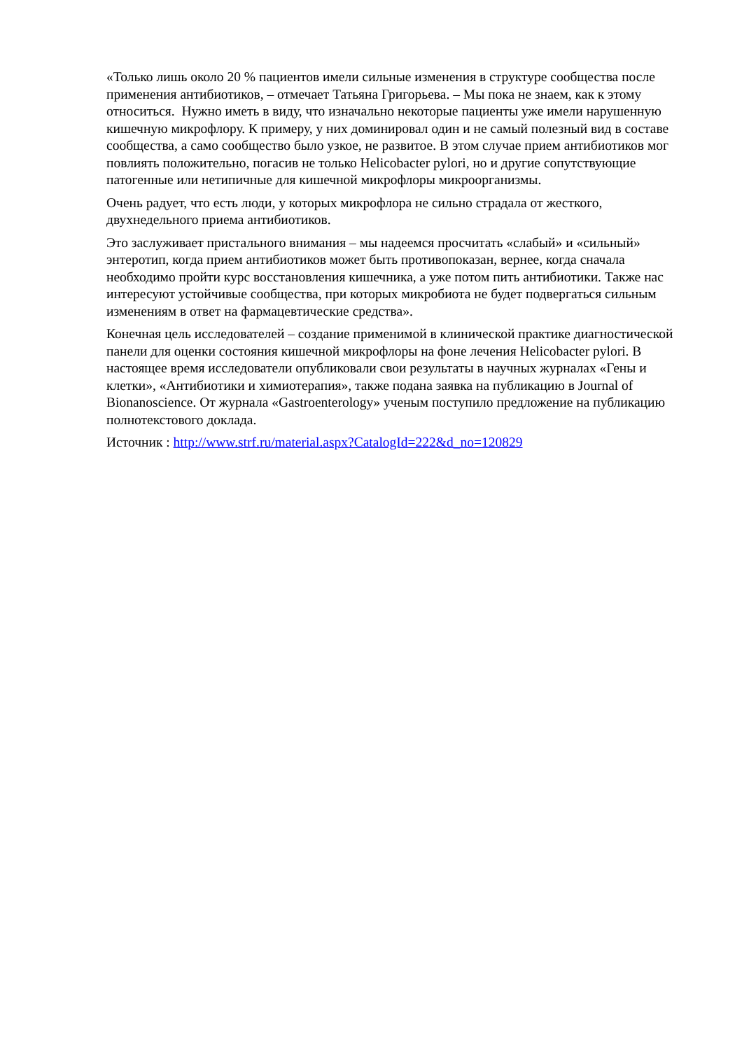«Только лишь около 20 % пациентов имели сильные изменения в структуре сообщества после применения антибиотиков, – отмечает Татьяна Григорьева. – Мы пока не знаем, как к этому относиться. Нужно иметь в виду, что изначально некоторые пациенты уже имели нарушенную кишечную микрофлору. К примеру, у них доминировал один и не самый полезный вид в составе сообщества, а само сообщество было узкое, не развитое. В этом случае прием антибиотиков мог повлиять положительно, погасив не только Helicobacter pylori, но и другие сопутствующие патогенные или нетипичные для кишечной микрофлоры микроорганизмы.
Очень радует, что есть люди, у которых микрофлора не сильно страдала от жесткого, двухнедельного приема антибиотиков.
Это заслуживает пристального внимания – мы надеемся просчитать «слабый» и «сильный» энтеротип, когда прием антибиотиков может быть противопоказан, вернее, когда сначала необходимо пройти курс восстановления кишечника, а уже потом пить антибиотики. Также нас интересуют устойчивые сообщества, при которых микробиота не будет подвергаться сильным изменениям в ответ на фармацевтические средства».
Конечная цель исследователей – создание применимой в клинической практике диагностической панели для оценки состояния кишечной микрофлоры на фоне лечения Helicobacter pylori. В настоящее время исследователи опубликовали свои результаты в научных журналах «Гены и клетки», «Антибиотики и химиотерапия», также подана заявка на публикацию в Journal of Bionanoscience. От журнала «Gastroenterology» ученым поступило предложение на публикацию полнотекстового доклада.
Источник : http://www.strf.ru/material.aspx?CatalogId=222&d_no=120829